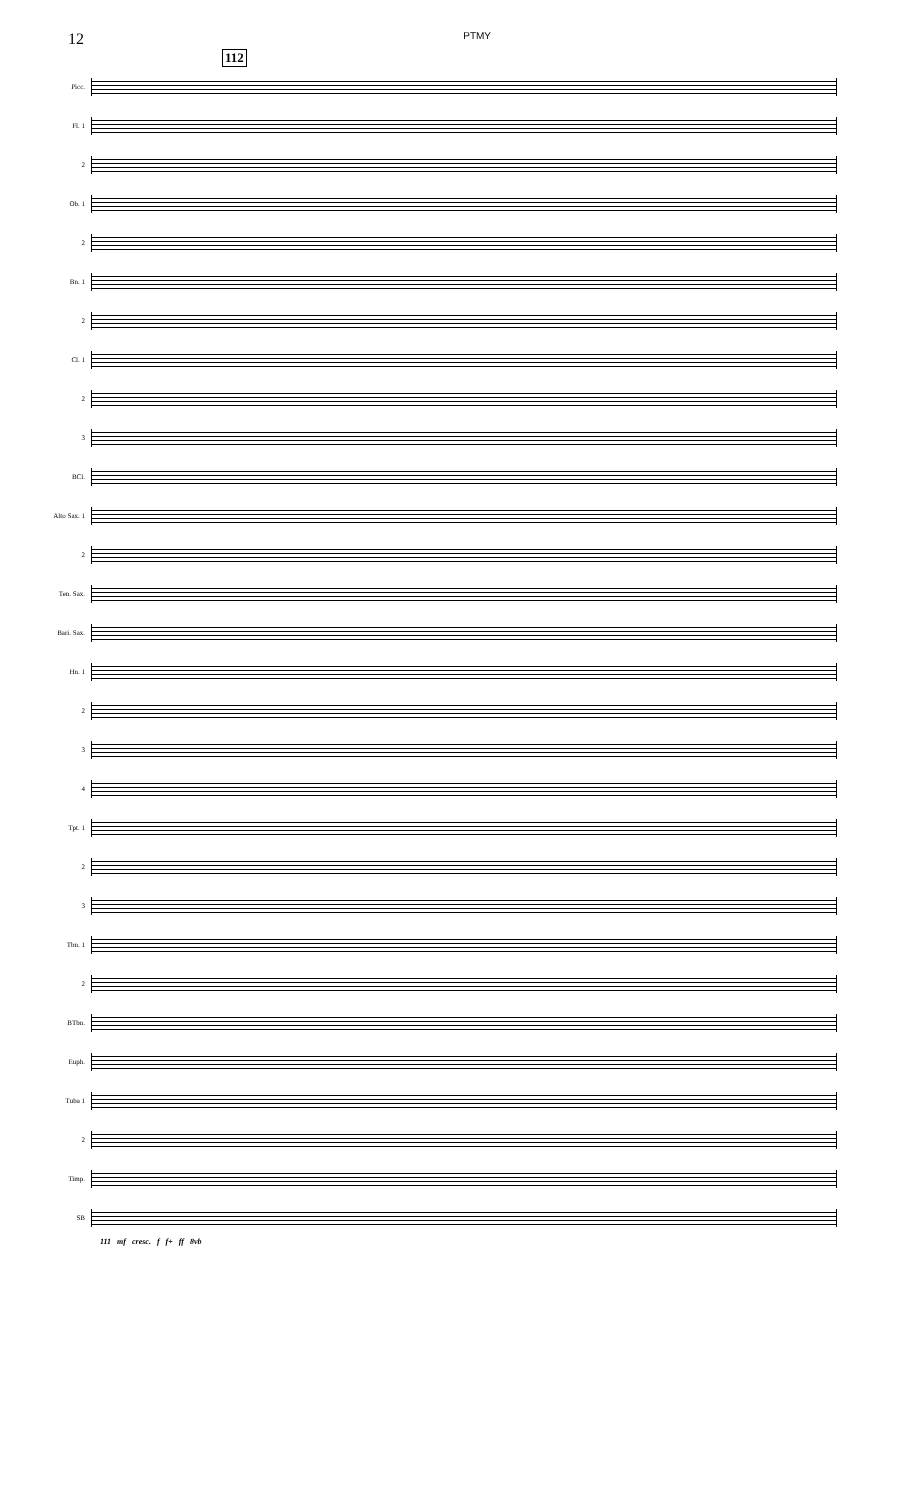12 PTMY
112
Picc.
Fl. 1
2
Ob. 1
2
Bn. 1
2
Cl. 1
2
3
BCl.
Alto Sax. 1
2
Ten. Sax.
Bari. Sax.
Hn. 1
2
3
4
Tpt. 1
2
3
Tbn. 1
2
BTbn.
Euph.
Tuba 1
2
Timp.
SB
111 mf cresc. f f+ ff 8vb